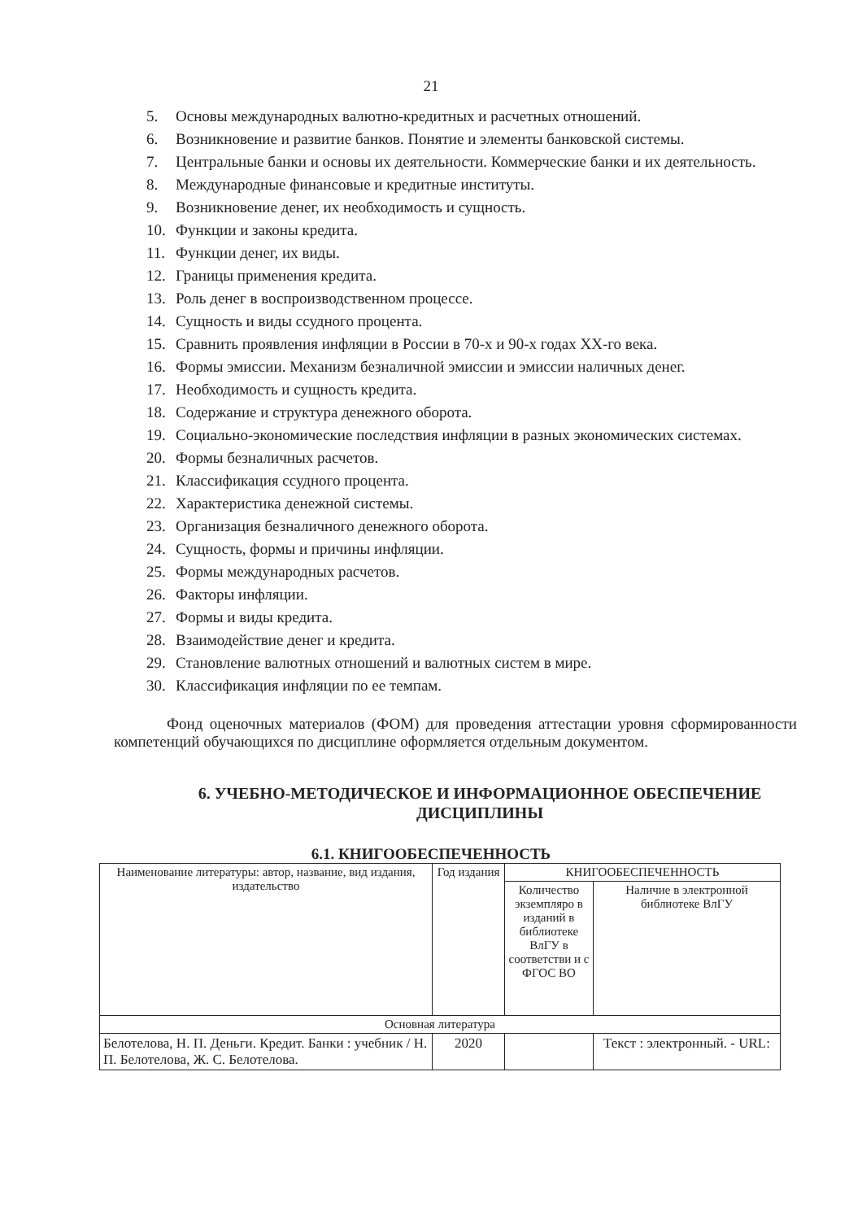21
5. Основы международных валютно-кредитных и расчетных отношений.
6. Возникновение и развитие банков. Понятие и элементы банковской системы.
7. Центральные банки и основы их деятельности. Коммерческие банки и их деятельность.
8. Международные финансовые и кредитные институты.
9. Возникновение денег, их необходимость и сущность.
10. Функции и законы кредита.
11. Функции денег, их виды.
12. Границы применения кредита.
13. Роль денег в воспроизводственном процессе.
14. Сущность и виды ссудного процента.
15. Сравнить проявления инфляции в России в 70-х и 90-х годах XX-го века.
16. Формы эмиссии. Механизм безналичной эмиссии и эмиссии наличных денег.
17. Необходимость и сущность кредита.
18. Содержание и структура денежного оборота.
19. Социально-экономические последствия инфляции в разных экономических системах.
20. Формы безналичных расчетов.
21. Классификация ссудного процента.
22. Характеристика денежной системы.
23. Организация безналичного денежного оборота.
24. Сущность, формы и причины инфляции.
25. Формы международных расчетов.
26. Факторы инфляции.
27. Формы и виды кредита.
28. Взаимодействие денег и кредита.
29. Становление валютных отношений и валютных систем в мире.
30. Классификация инфляции по ее темпам.
Фонд оценочных материалов (ФОМ) для проведения аттестации уровня сформированности компетенций обучающихся по дисциплине оформляется отдельным документом.
6. УЧЕБНО-МЕТОДИЧЕСКОЕ И ИНФОРМАЦИОННОЕ ОБЕСПЕЧЕНИЕ ДИСЦИПЛИНЫ
6.1. КНИГООБЕСПЕЧЕННОСТЬ
| Наименование литературы: автор, название, вид издания, издательство | Год издания | КНИГООБЕСПЕЧЕННОСТЬ | |
| --- | --- | --- | --- |
| | | Количество экземпляро в изданий в библиотеке ВлГУ в соответстви и с ФГОС ВО | Наличие в электронной библиотеке ВлГУ |
| Основная литература | | | |
| Белотелова, Н. П. Деньги. Кредит. Банки : учебник / Н. П. Белотелова, Ж. С. Белотелова. | 2020 | | Текст : электронный. - URL: |